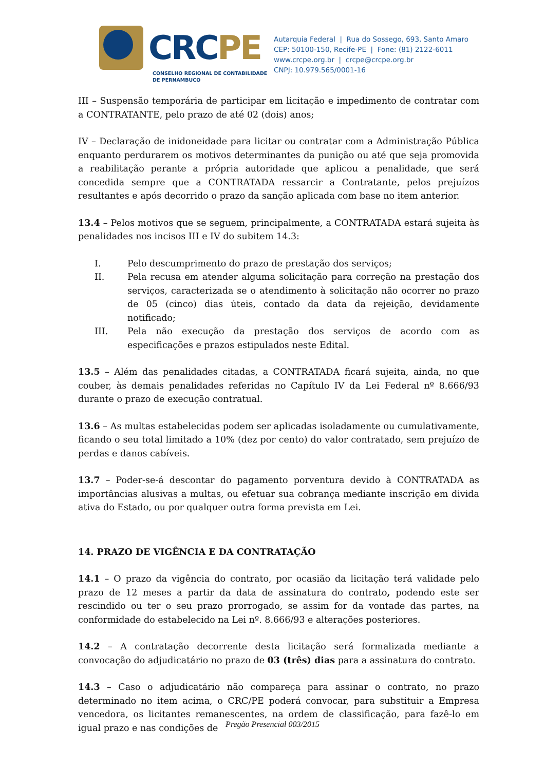CRCPE
CONSELHO REGIONAL DE CONTABILIDADE
DE PERNAMBUCO
Autarquia Federal | Rua do Sossego, 693, Santo Amaro
CEP: 50100-150, Recife-PE | Fone: (81) 2122-6011
www.crcpe.org.br | crcpe@crcpe.org.br
CNPJ: 10.979.565/0001-16
III – Suspensão temporária de participar em licitação e impedimento de contratar com a CONTRATANTE, pelo prazo de até 02 (dois) anos;
IV – Declaração de inidoneidade para licitar ou contratar com a Administração Pública enquanto perdurarem os motivos determinantes da punição ou até que seja promovida a reabilitação perante a própria autoridade que aplicou a penalidade, que será concedida sempre que a CONTRATADA ressarcir a Contratante, pelos prejuízos resultantes e após decorrido o prazo da sanção aplicada com base no item anterior.
13.4 – Pelos motivos que se seguem, principalmente, a CONTRATADA estará sujeita às penalidades nos incisos III e IV do subitem 14.3:
I. Pelo descumprimento do prazo de prestação dos serviços;
II. Pela recusa em atender alguma solicitação para correção na prestação dos serviços, caracterizada se o atendimento à solicitação não ocorrer no prazo de 05 (cinco) dias úteis, contado da data da rejeição, devidamente notificado;
III. Pela não execução da prestação dos serviços de acordo com as especificações e prazos estipulados neste Edital.
13.5 – Além das penalidades citadas, a CONTRATADA ficará sujeita, ainda, no que couber, às demais penalidades referidas no Capítulo IV da Lei Federal nº 8.666/93 durante o prazo de execução contratual.
13.6 – As multas estabelecidas podem ser aplicadas isoladamente ou cumulativamente, ficando o seu total limitado a 10% (dez por cento) do valor contratado, sem prejuízo de perdas e danos cabíveis.
13.7 – Poder-se-á descontar do pagamento porventura devido à CONTRATADA as importâncias alusivas a multas, ou efetuar sua cobrança mediante inscrição em divida ativa do Estado, ou por qualquer outra forma prevista em Lei.
14. PRAZO DE VIGÊNCIA E DA CONTRATAÇÃO
14.1 – O prazo da vigência do contrato, por ocasião da licitação terá validade pelo prazo de 12 meses a partir da data de assinatura do contrato, podendo este ser rescindido ou ter o seu prazo prorrogado, se assim for da vontade das partes, na conformidade do estabelecido na Lei nº. 8.666/93 e alterações posteriores.
14.2 – A contratação decorrente desta licitação será formalizada mediante a convocação do adjudicatário no prazo de 03 (três) dias para a assinatura do contrato.
14.3 – Caso o adjudicatário não compareça para assinar o contrato, no prazo determinado no item acima, o CRC/PE poderá convocar, para substituir a Empresa vencedora, os licitantes remanescentes, na ordem de classificação, para fazê-lo em igual prazo e nas condições de
Pregão Presencial 003/2015